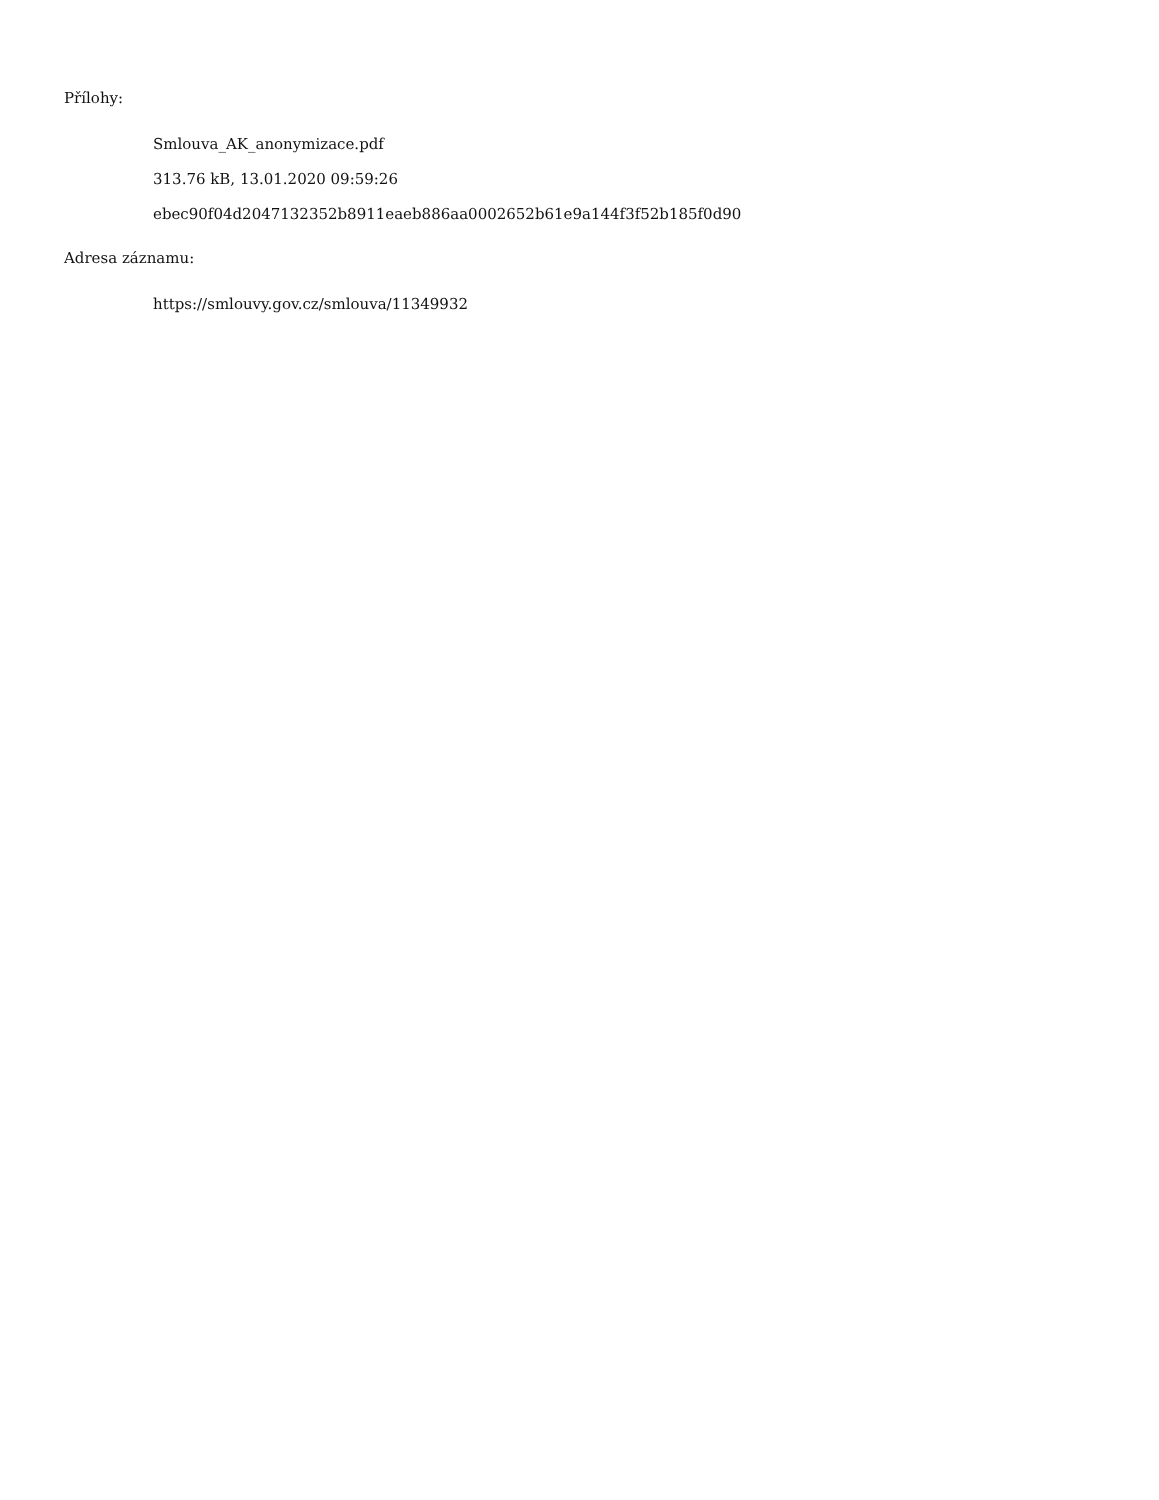Přílohy:
Smlouva_AK_anonymizace.pdf
313.76 kB, 13.01.2020 09:59:26
ebec90f04d2047132352b8911eaeb886aa0002652b61e9a144f3f52b185f0d90
Adresa záznamu:
https://smlouvy.gov.cz/smlouva/11349932